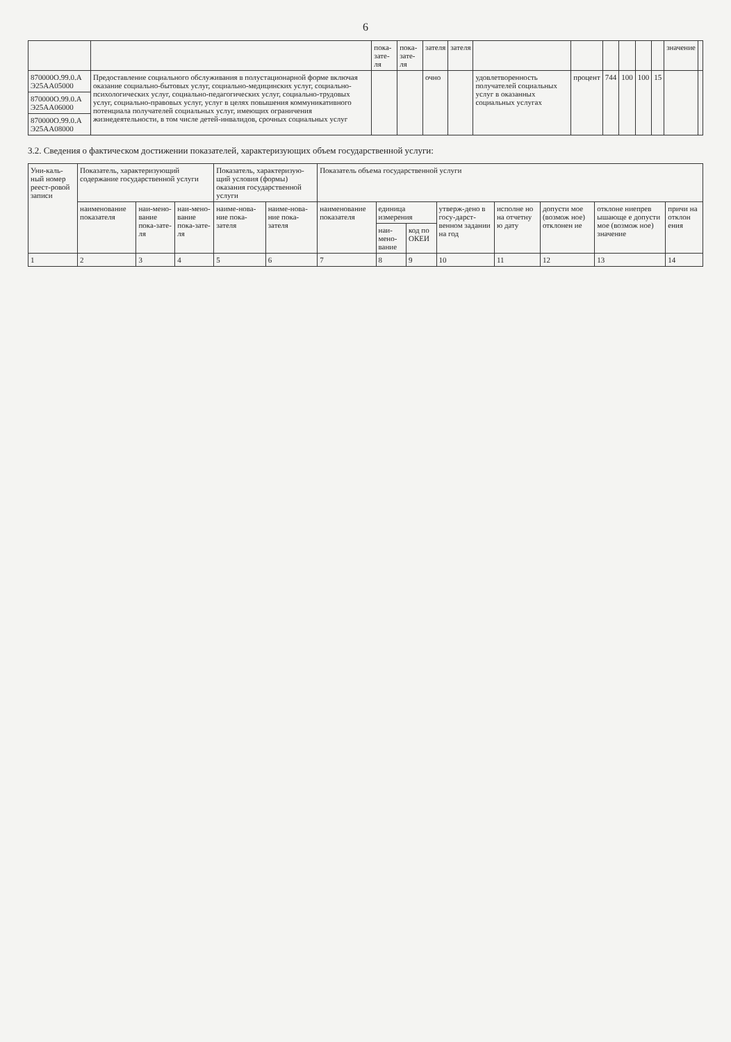6
| | | пока-зате-ля | пока-зате-ля | зателя | зателя | | | | | | | значение | |
| --- | --- | --- | --- | --- | --- | --- | --- | --- | --- | --- | --- | --- | --- |
| 870000О.99.0.А Э25АА05000 | Предоставление социального обслуживания в полустационарной форме включая оказание социально-бытовых услуг, социально-медицинских услуг, социально-психологических услуг, социально-педагогических услуг, социально-трудовых услуг, социально-правовых услуг, услуг в целях повышения коммуникативного потенциала получателей социальных услуг, имеющих ограничения жизнедеятельности, в том числе детей-инвалидов, срочных социальных услуг | | | очно | | удовлетворенность получателей социальных услуг в оказанных социальных услугах | процент | 744 | 100 | 100 | 15 | | |
| 870000О.99.0.А Э25АА06000 | | | | | | | | | | | | | |
| 870000О.99.0.А Э25АА08000 | | | | | | | | | | | | | |
3.2. Сведения о фактическом достижении показателей, характеризующих объем государственной услуги:
| Уни-каль-ный номер реест-ровой записи | Показатель, характеризующий содержание государственной услуги | | | Показатель, характеризую-щий условия (формы) оказания государственной услуги | | Показатель объема государственной услуги | | | | | | | |
| --- | --- | --- | --- | --- | --- | --- | --- | --- | --- | --- | --- | --- | --- |
| | наименование показателя | наи-мено-вание пока-зате-ля | наи-мено-вание пока-зате-ля | наиме-нова-ние пока-зателя | наиме-нова-ние пока-зателя | наименование показателя | единица измерения | | утверж-дено в госу-дарст-венном задании на год | исполне но на отчетну ю дату | допусти мое (возмож ное) отклонен ие | отклоне ниепрев ышающе е допусти мое (возмож ное) значение | причи на отклон ения |
| | | | | | | | наи-мено-вание | код по ОКЕИ | | | | | |
| 1 | 2 | 3 | 4 | 5 | 6 | 7 | 8 | 9 | 10 | 11 | 12 | 13 | 14 |